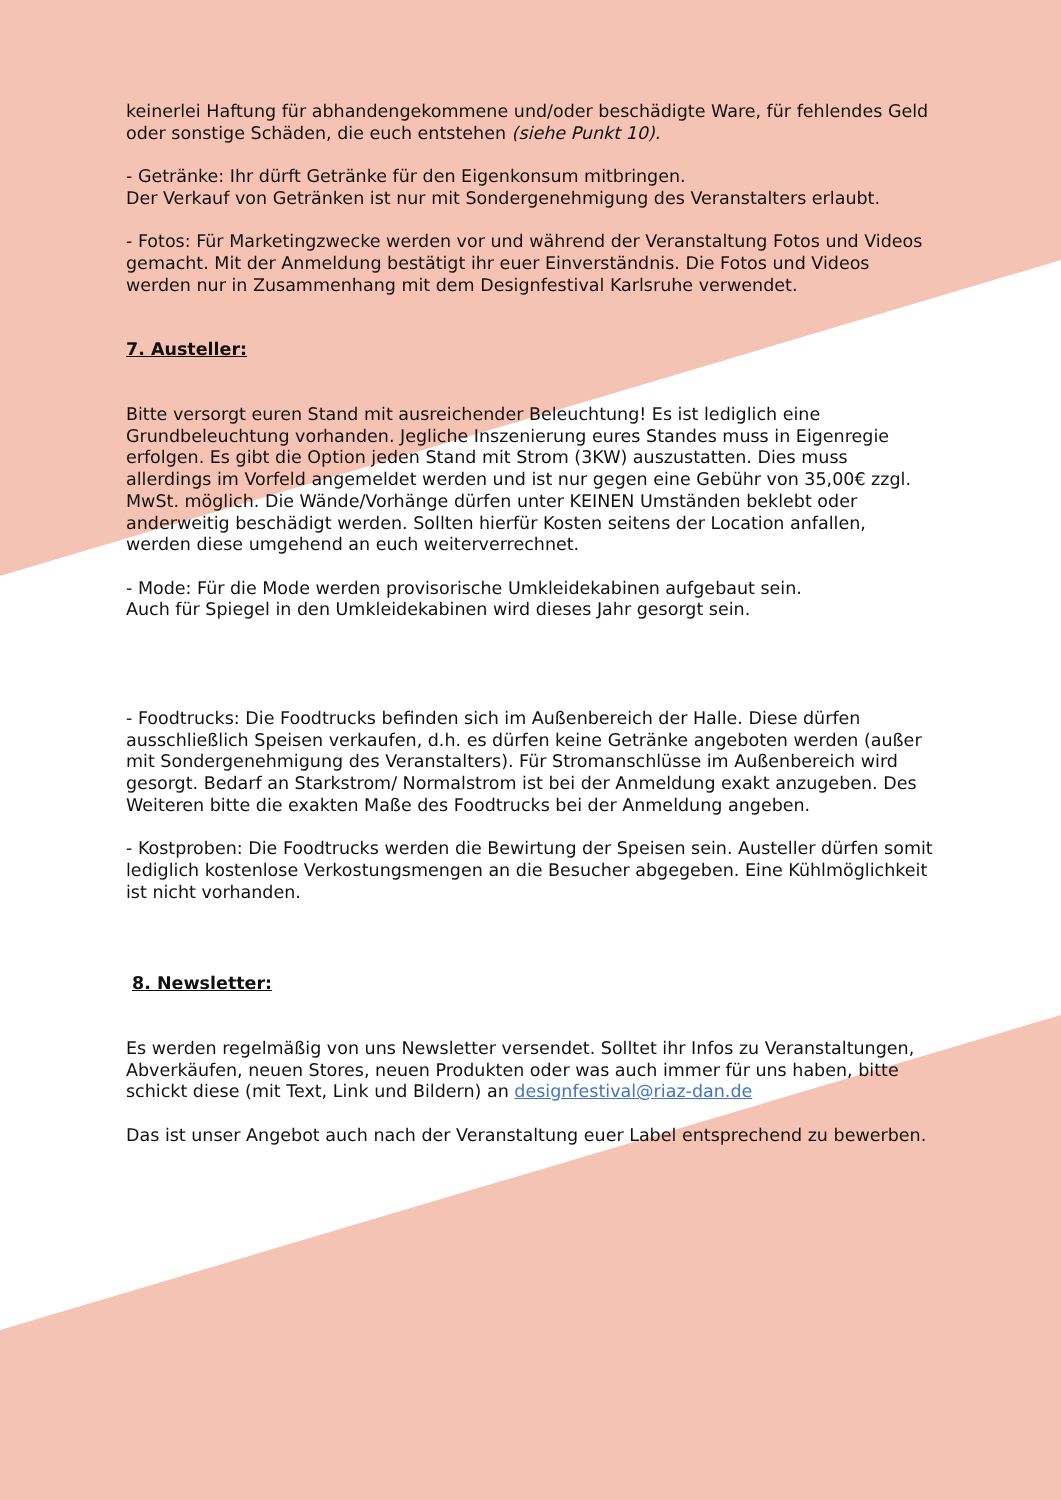keinerlei Haftung für abhandengekommene und/oder beschädigte Ware, für fehlendes Geld oder sonstige Schäden, die euch entstehen (siehe Punkt 10).
- Getränke: Ihr dürft Getränke für den Eigenkonsum mitbringen.
Der Verkauf von Getränken ist nur mit Sondergenehmigung des Veranstalters erlaubt.
- Fotos: Für Marketingzwecke werden vor und während der Veranstaltung Fotos und Videos gemacht. Mit der Anmeldung bestätigt ihr euer Einverständnis. Die Fotos und Videos werden nur in Zusammenhang mit dem Designfestival Karlsruhe verwendet.
7. Austeller:
Bitte versorgt euren Stand mit ausreichender Beleuchtung! Es ist lediglich eine Grundbeleuchtung vorhanden. Jegliche Inszenierung eures Standes muss in Eigenregie erfolgen. Es gibt die Option jeden Stand mit Strom (3KW) auszustatten. Dies muss allerdings im Vorfeld angemeldet werden und ist nur gegen eine Gebühr von 35,00€ zzgl. MwSt. möglich. Die Wände/Vorhänge dürfen unter KEINEN Umständen beklebt oder anderweitig beschädigt werden. Sollten hierfür Kosten seitens der Location anfallen, werden diese umgehend an euch weiterverrechnet.
- Mode: Für die Mode werden provisorische Umkleidekabinen aufgebaut sein.
Auch für Spiegel in den Umkleidekabinen wird dieses Jahr gesorgt sein.
- Foodtrucks: Die Foodtrucks befinden sich im Außenbereich der Halle. Diese dürfen ausschließlich Speisen verkaufen, d.h. es dürfen keine Getränke angeboten werden (außer mit Sondergenehmigung des Veranstalters). Für Stromanschlüsse im Außenbereich wird gesorgt. Bedarf an Starkstrom/ Normalstrom ist bei der Anmeldung exakt anzugeben. Des Weiteren bitte die exakten Maße des Foodtrucks bei der Anmeldung angeben.
- Kostproben: Die Foodtrucks werden die Bewirtung der Speisen sein. Austeller dürfen somit lediglich kostenlose Verkostungsmengen an die Besucher abgegeben. Eine Kühlmöglichkeit ist nicht vorhanden.
8. Newsletter:
Es werden regelmäßig von uns Newsletter versendet. Solltet ihr Infos zu Veranstaltungen, Abverkäufen, neuen Stores, neuen Produkten oder was auch immer für uns haben, bitte schickt diese (mit Text, Link und Bildern) an designfestival@riaz-dan.de
Das ist unser Angebot auch nach der Veranstaltung euer Label entsprechend zu bewerben.